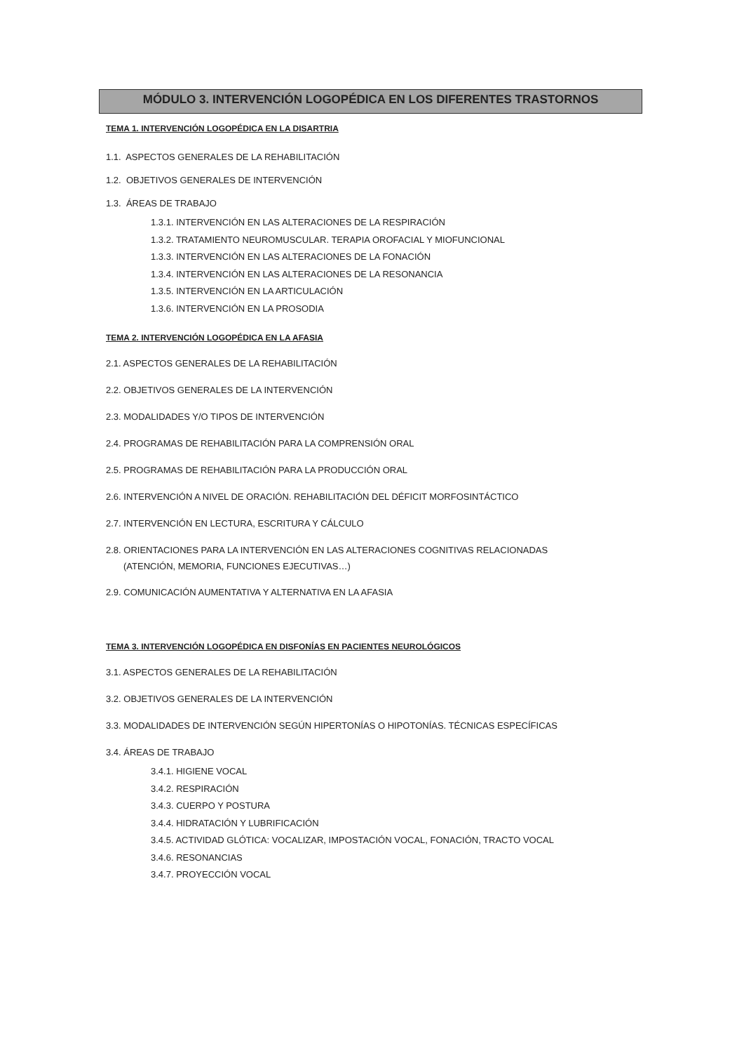MÓDULO 3. INTERVENCIÓN LOGOPÉDICA EN LOS DIFERENTES TRASTORNOS
TEMA 1. INTERVENCIÓN LOGOPÉDICA EN LA DISARTRIA
1.1. ASPECTOS GENERALES DE LA REHABILITACIÓN
1.2. OBJETIVOS GENERALES DE INTERVENCIÓN
1.3. ÁREAS DE TRABAJO
1.3.1. INTERVENCIÓN EN LAS ALTERACIONES DE LA RESPIRACIÓN
1.3.2. TRATAMIENTO NEUROMUSCULAR. TERAPIA OROFACIAL Y MIOFUNCIONAL
1.3.3. INTERVENCIÓN EN LAS ALTERACIONES DE LA FONACIÓN
1.3.4. INTERVENCIÓN EN LAS ALTERACIONES DE LA RESONANCIA
1.3.5. INTERVENCIÓN EN LA ARTICULACIÓN
1.3.6. INTERVENCIÓN EN LA PROSODIA
TEMA 2. INTERVENCIÓN LOGOPÉDICA EN LA AFASIA
2.1. ASPECTOS GENERALES DE LA REHABILITACIÓN
2.2. OBJETIVOS GENERALES DE LA INTERVENCIÓN
2.3. MODALIDADES Y/O TIPOS DE INTERVENCIÓN
2.4. PROGRAMAS DE REHABILITACIÓN PARA LA COMPRENSIÓN ORAL
2.5. PROGRAMAS DE REHABILITACIÓN PARA LA PRODUCCIÓN ORAL
2.6. INTERVENCIÓN A NIVEL DE ORACIÓN. REHABILITACIÓN DEL DÉFICIT MORFOSINTÁCTICO
2.7. INTERVENCIÓN EN LECTURA, ESCRITURA Y CÁLCULO
2.8. ORIENTACIONES PARA LA INTERVENCIÓN EN LAS ALTERACIONES COGNITIVAS RELACIONADAS
(ATENCIÓN, MEMORIA, FUNCIONES EJECUTIVAS…)
2.9. COMUNICACIÓN AUMENTATIVA Y ALTERNATIVA EN LA AFASIA
TEMA 3. INTERVENCIÓN LOGOPÉDICA EN DISFONÍAS EN PACIENTES NEUROLÓGICOS
3.1. ASPECTOS GENERALES DE LA REHABILITACIÓN
3.2. OBJETIVOS GENERALES DE LA INTERVENCIÓN
3.3. MODALIDADES DE INTERVENCIÓN SEGÚN HIPERTONÍAS O HIPOTONÍAS. TÉCNICAS ESPECÍFICAS
3.4. ÁREAS DE TRABAJO
3.4.1. HIGIENE VOCAL
3.4.2. RESPIRACIÓN
3.4.3. CUERPO Y POSTURA
3.4.4. HIDRATACIÓN Y LUBRIFICACIÓN
3.4.5. ACTIVIDAD GLÓTICA: VOCALIZAR, IMPOSTACIÓN VOCAL, FONACIÓN, TRACTO VOCAL
3.4.6. RESONANCIAS
3.4.7. PROYECCIÓN VOCAL